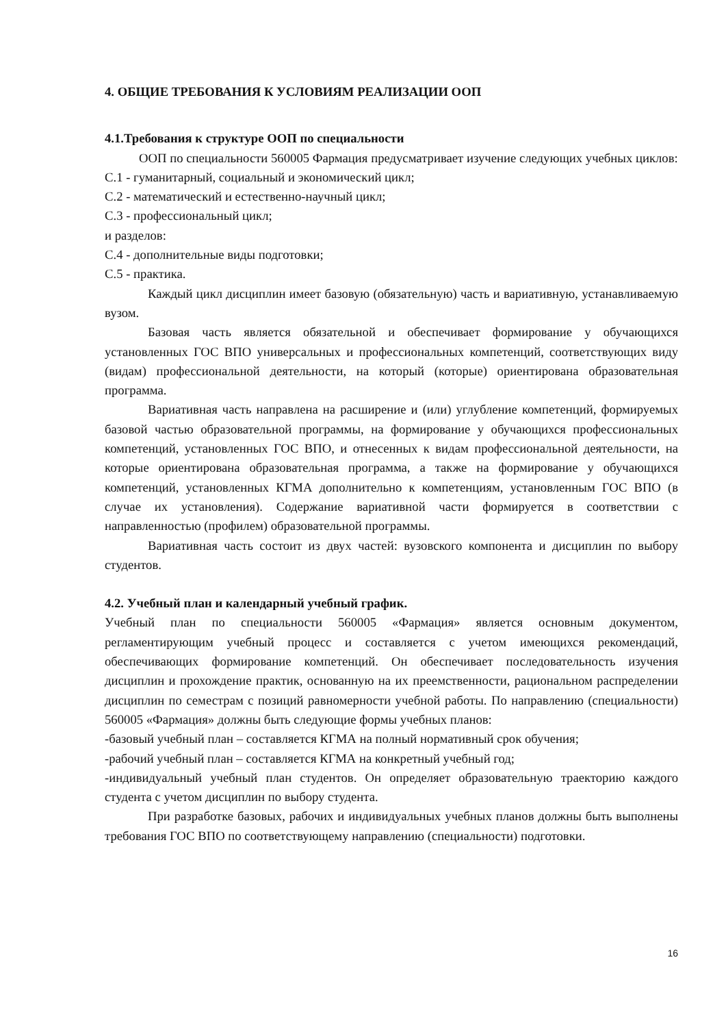4. ОБЩИЕ ТРЕБОВАНИЯ К УСЛОВИЯМ РЕАЛИЗАЦИИ ООП
4.1.Требования к структуре ООП по специальности
ООП по специальности 560005 Фармация предусматривает изучение следующих учебных циклов:
С.1 - гуманитарный, социальный и экономический цикл;
С.2 - математический и естественно-научный цикл;
С.3 - профессиональный цикл;
и разделов:
С.4 - дополнительные виды подготовки;
С.5 - практика.
Каждый цикл дисциплин имеет базовую (обязательную) часть и вариативную, устанавливаемую вузом.
Базовая часть является обязательной и обеспечивает формирование у обучающихся установленных ГОС ВПО универсальных и профессиональных компетенций, соответствующих виду (видам) профессиональной деятельности, на который (которые) ориентирована образовательная программа.
Вариативная часть направлена на расширение и (или) углубление компетенций, формируемых базовой частью образовательной программы, на формирование у обучающихся профессиональных компетенций, установленных ГОС ВПО, и отнесенных к видам профессиональной деятельности, на которые ориентирована образовательная программа, а также на формирование у обучающихся компетенций, установленных КГМА дополнительно к компетенциям, установленным ГОС ВПО (в случае их установления). Содержание вариативной части формируется в соответствии с направленностью (профилем) образовательной программы.
Вариативная часть состоит из двух частей: вузовского компонента и дисциплин по выбору студентов.
4.2. Учебный план и календарный учебный график.
Учебный план по специальности 560005 «Фармация» является основным документом, регламентирующим учебный процесс и составляется с учетом имеющихся рекомендаций, обеспечивающих формирование компетенций. Он обеспечивает последовательность изучения дисциплин и прохождение практик, основанную на их преемственности, рациональном распределении дисциплин по семестрам с позиций равномерности учебной работы. По направлению (специальности) 560005 «Фармация» должны быть следующие формы учебных планов:
-базовый учебный план – составляется КГМА на полный нормативный срок обучения;
-рабочий учебный план – составляется КГМА на конкретный учебный год;
-индивидуальный учебный план студентов. Он определяет образовательную траекторию каждого студента с учетом дисциплин по выбору студента.
При разработке базовых, рабочих и индивидуальных учебных планов должны быть выполнены требования ГОС ВПО по соответствующему направлению (специальности) подготовки.
16